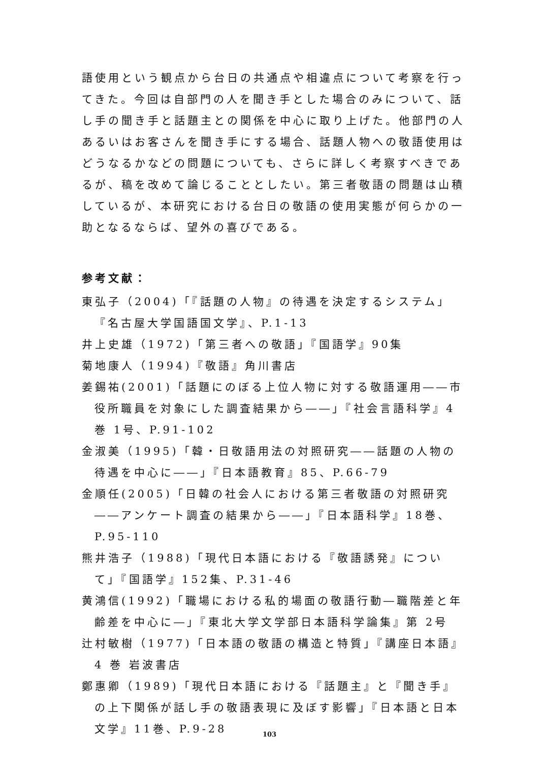語使用という観点から台日の共通点や相違点について考察を行ってきた。今回は自部門の人を聞き手とした場合のみについて、話し手の聞き手と話題主との関係を中心に取り上げた。他部門の人あるいはお客さんを聞き手にする場合、話題人物への敬語使用はどうなるかなどの問題についても、さらに詳しく考察すべきであるが、稿を改めて論じることとしたい。第三者敬語の問題は山積しているが、本研究における台日の敬語の使用実態が何らかの一助となるならば、望外の喜びである。
参考文献：
東弘子（2004)「『話題の人物』の待遇を決定するシステム」『名古屋大学国語国文学』、P.1-13
井上史雄（1972)「第三者への敬語」『国語学』90集
菊地康人（1994)『敬語』角川書店
姜錫祐(2001)「話題にのぼる上位人物に対する敬語運用――市役所職員を対象にした調査結果から――」『社会言語科学』4巻 1号、P.91-102
金淑美（1995)「韓・日敬語用法の対照研究――話題の人物の待遇を中心に――」『日本語教育』85、P.66-79
金順任(2005)「日韓の社会人における第三者敬語の対照研究――アンケート調査の結果から――」『日本語科学』18巻、P.95-110
熊井浩子（1988)「現代日本語における『敬語誘発』について」『国語学』152集、P.31-46
黄鴻信(1992)「職場における私的場面の敬語行動―職階差と年齢差を中心に―」『東北大学文学部日本語科学論集』第 2号
辻村敏樹（1977)「日本語の敬語の構造と特質」『講座日本語』4 巻 岩波書店
鄭惠卿（1989)「現代日本語における『話題主』と『聞き手』の上下関係が話し手の敬語表現に及ぼす影響」『日本語と日本文学』11巻、P.9-28
103